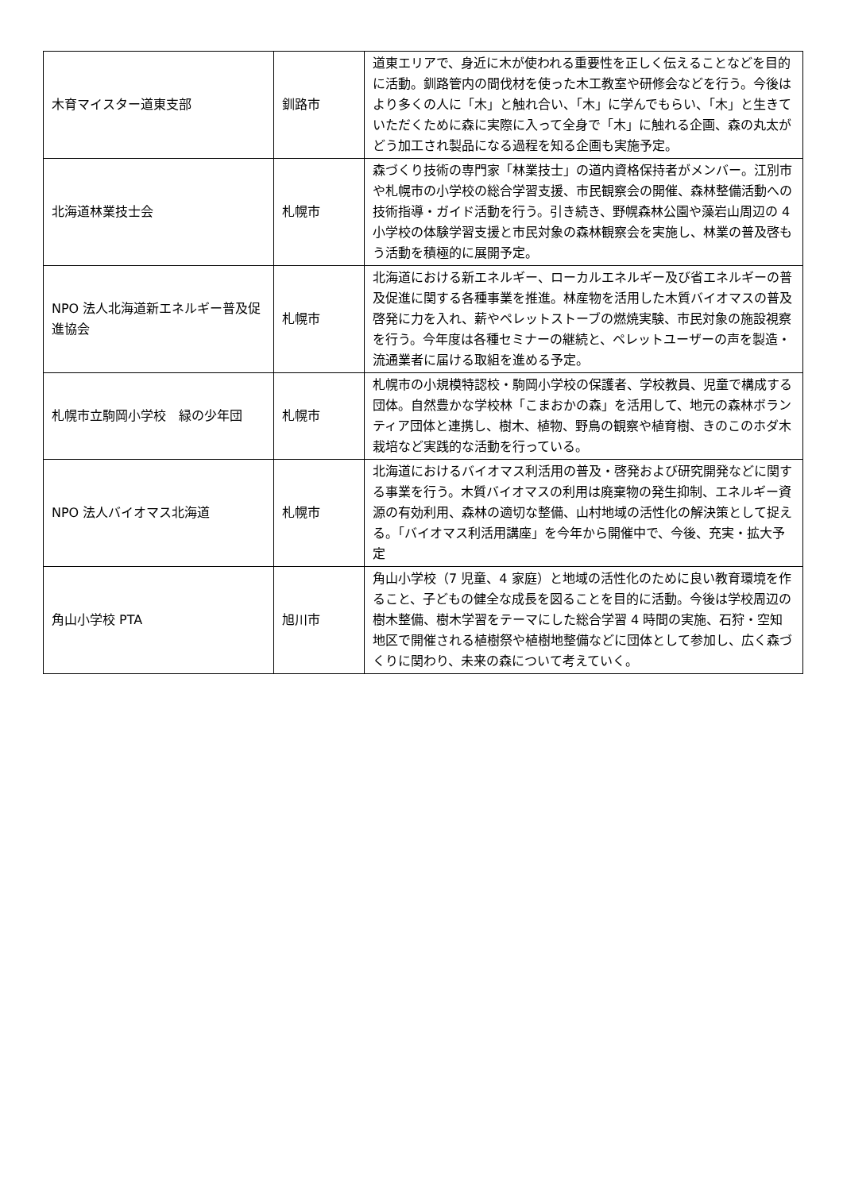| 木育マイスター道東支部 | 釧路市 | 道東エリアで、身近に木が使われる重要性を正しく伝えることなどを目的に活動。釧路管内の間伐材を使った木工教室や研修会などを行う。今後はより多くの人に「木」と触れ合い、「木」に学んでもらい、「木」と生きていただくために森に実際に入って全身で「木」に触れる企画、森の丸太がどう加工され製品になる過程を知る企画も実施予定。 |
| 北海道林業技士会 | 札幌市 | 森づくり技術の専門家「林業技士」の道内資格保持者がメンバー。江別市や札幌市の小学校の総合学習支援、市民観察会の開催、森林整備活動への技術指導・ガイド活動を行う。引き続き、野幌森林公園や藻岩山周辺の 4 小学校の体験学習支援と市民対象の森林観察会を実施し、林業の普及啓もう活動を積極的に展開予定。 |
| NPO 法人北海道新エネルギー普及促進協会 | 札幌市 | 北海道における新エネルギー、ローカルエネルギー及び省エネルギーの普及促進に関する各種事業を推進。林産物を活用した木質バイオマスの普及啓発に力を入れ、薪やペレットストーブの燃焼実験、市民対象の施設視察を行う。今年度は各種セミナーの継続と、ペレットユーザーの声を製造・流通業者に届ける取組を進める予定。 |
| 札幌市立駒岡小学校 緑の少年団 | 札幌市 | 札幌市の小規模特認校・駒岡小学校の保護者、学校教員、児童で構成する団体。自然豊かな学校林「こまおかの森」を活用して、地元の森林ボランティア団体と連携し、樹木、植物、野鳥の観察や植育樹、きのこのホダ木栽培など実践的な活動を行っている。 |
| NPO 法人バイオマス北海道 | 札幌市 | 北海道におけるバイオマス利活用の普及・啓発および研究開発などに関する事業を行う。木質バイオマスの利用は廃棄物の発生抑制、エネルギー資源の有効利用、森林の適切な整備、山村地域の活性化の解決策として捉える。「バイオマス利活用講座」を今年から開催中で、今後、充実・拡大予定 |
| 角山小学校 PTA | 旭川市 | 角山小学校（7 児童、4 家庭）と地域の活性化のために良い教育環境を作ること、子どもの健全な成長を図ることを目的に活動。今後は学校周辺の樹木整備、樹木学習をテーマにした総合学習 4 時間の実施、石狩・空知地区で開催される植樹祭や植樹地整備などに団体として参加し、広く森づくりに関わり、未来の森について考えていく。 |